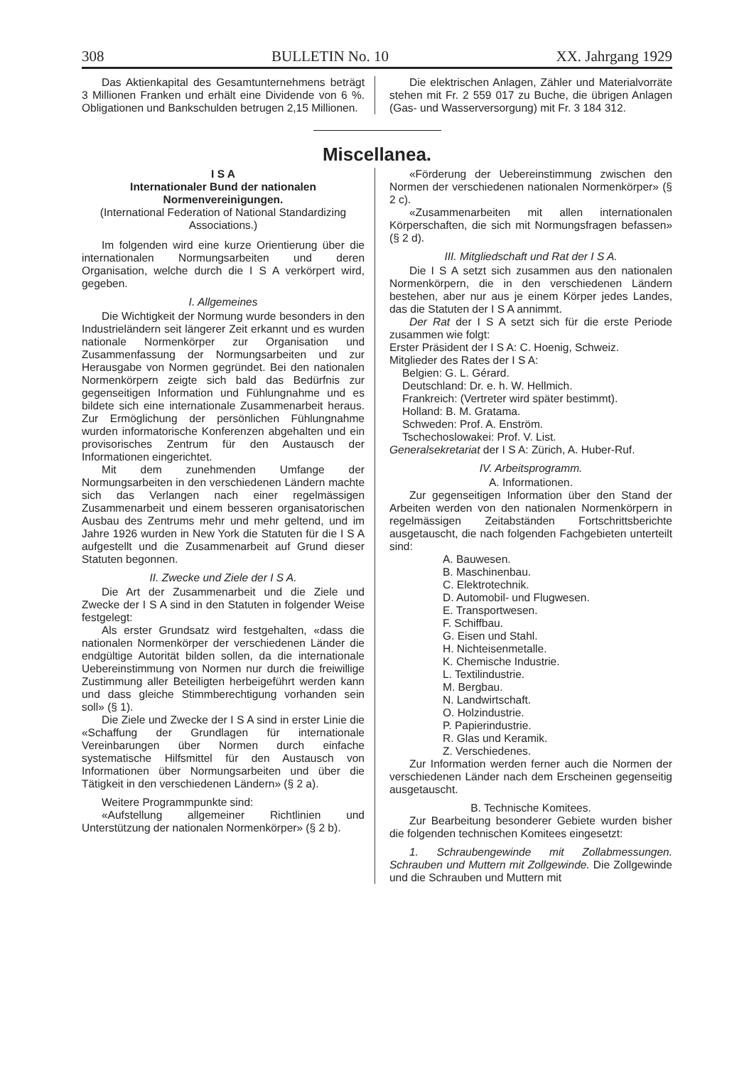308 BULLETIN No. 10 XX. Jahrgang 1929
Das Aktienkapital des Gesamtunternehmens beträgt 3 Millionen Franken und erhält eine Dividende von 6 %. Obligationen und Bankschulden betrugen 2,15 Millionen.
Die elektrischen Anlagen, Zähler und Materialvorräte stehen mit Fr. 2 559 017 zu Buche, die übrigen Anlagen (Gas- und Wasserversorgung) mit Fr. 3 184 312.
Miscellanea.
I S A
Internationaler Bund der nationalen Normenvereinigungen.
(International Federation of National Standardizing Associations.)
Im folgenden wird eine kurze Orientierung über die internationalen Normungsarbeiten und deren Organisation, welche durch die I S A verkörpert wird, gegeben.
I. Allgemeines
Die Wichtigkeit der Normung wurde besonders in den Industrieländern seit längerer Zeit erkannt und es wurden nationale Normenkörper zur Organisation und Zusammenfassung der Normungsarbeiten und zur Herausgabe von Normen gegründet. Bei den nationalen Normenkörpern zeigte sich bald das Bedürfnis zur gegenseitigen Information und Fühlungnahme und es bildete sich eine internationale Zusammenarbeit heraus. Zur Ermöglichung der persönlichen Fühlungnahme wurden informatorische Konferenzen abgehalten und ein provisorisches Zentrum für den Austausch der Informationen eingerichtet.
Mit dem zunehmenden Umfange der Normungsarbeiten in den verschiedenen Ländern machte sich das Verlangen nach einer regelmässigen Zusammenarbeit und einem besseren organisatorischen Ausbau des Zentrums mehr und mehr geltend, und im Jahre 1926 wurden in New York die Statuten für die I S A aufgestellt und die Zusammenarbeit auf Grund dieser Statuten begonnen.
II. Zwecke und Ziele der I S A.
Die Art der Zusammenarbeit und die Ziele und Zwecke der I S A sind in den Statuten in folgender Weise festgelegt:
Als erster Grundsatz wird festgehalten, «dass die nationalen Normenkörper der verschiedenen Länder die endgültige Autorität bilden sollen, da die internationale Uebereinstimmung von Normen nur durch die freiwillige Zustimmung aller Beteiligten herbeigeführt werden kann und dass gleiche Stimmberechtigung vorhanden sein soll» (§ 1).
Die Ziele und Zwecke der I S A sind in erster Linie die «Schaffung der Grundlagen für internationale Vereinbarungen über Normen durch einfache systematische Hilfsmittel für den Austausch von Informationen über Normungsarbeiten und über die Tätigkeit in den verschiedenen Ländern» (§ 2 a).
Weitere Programmpunkte sind:
«Aufstellung allgemeiner Richtlinien und Unterstützung der nationalen Normenkörper» (§ 2 b).
«Förderung der Uebereinstimmung zwischen den Normen der verschiedenen nationalen Normenkörper» (§ 2 c).
«Zusammenarbeiten mit allen internationalen Körperschaften, die sich mit Normungsfragen befassen» (§ 2 d).
III. Mitgliedschaft und Rat der I S A.
Die I S A setzt sich zusammen aus den nationalen Normenkörpern, die in den verschiedenen Ländern bestehen, aber nur aus je einem Körper jedes Landes, das die Statuten der I S A annimmt.
Der Rat der I S A setzt sich für die erste Periode zusammen wie folgt:
Erster Präsident der I S A: C. Hoenig, Schweiz.
Mitglieder des Rates der I S A:
Belgien: G. L. Gérard.
Deutschland: Dr. e. h. W. Hellmich.
Frankreich: (Vertreter wird später bestimmt).
Holland: B. M. Gratama.
Schweden: Prof. A. Enström.
Tschechoslowakei: Prof. V. List.
Generalsekretariat der I S A: Zürich, A. Huber-Ruf.
IV. Arbeitsprogramm.
A. Informationen.
Zur gegenseitigen Information über den Stand der Arbeiten werden von den nationalen Normenkörpern in regelmässigen Zeitabständen Fortschrittsberichte ausgetauscht, die nach folgenden Fachgebieten unterteilt sind:
A. Bauwesen.
B. Maschinenbau.
C. Elektrotechnik.
D. Automobil- und Flugwesen.
E. Transportwesen.
F. Schiffbau.
G. Eisen und Stahl.
H. Nichteisenmetalle.
K. Chemische Industrie.
L. Textilindustrie.
M. Bergbau.
N. Landwirtschaft.
O. Holzindustrie.
P. Papierindustrie.
R. Glas und Keramik.
Z. Verschiedenes.
Zur Information werden ferner auch die Normen der verschiedenen Länder nach dem Erscheinen gegenseitig ausgetauscht.
B. Technische Komitees.
Zur Bearbeitung besonderer Gebiete wurden bisher die folgenden technischen Komitees eingesetzt:
1. Schraubengewinde mit Zollabmessungen. Schrauben und Muttern mit Zollgewinde. Die Zollgewinde und die Schrauben und Muttern mit